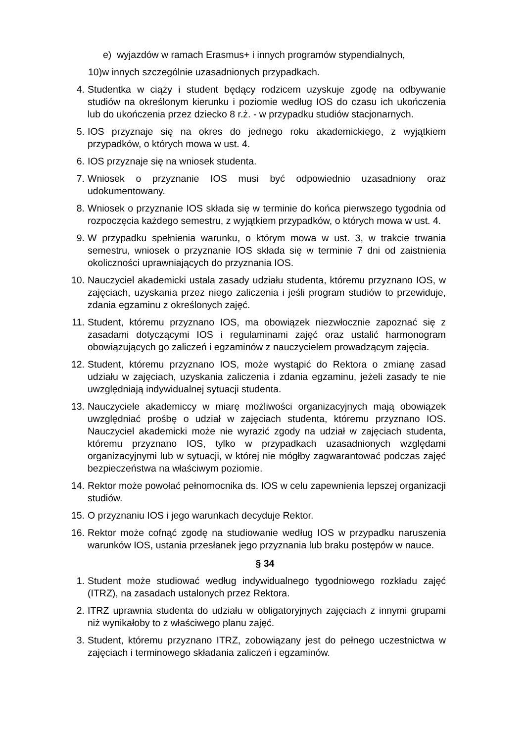e) wyjazdów w ramach Erasmus+ i innych programów stypendialnych,
10)w innych szczególnie uzasadnionych przypadkach.
4. Studentka w ciąży i student będący rodzicem uzyskuje zgodę na odbywanie studiów na określonym kierunku i poziomie według IOS do czasu ich ukończenia lub do ukończenia przez dziecko 8 r.ż. - w przypadku studiów stacjonarnych.
5. IOS przyznaje się na okres do jednego roku akademickiego, z wyjątkiem przypadków, o których mowa w ust. 4.
6. IOS przyznaje się na wniosek studenta.
7. Wniosek o przyznanie IOS musi być odpowiednio uzasadniony oraz udokumentowany.
8. Wniosek o przyznanie IOS składa się w terminie do końca pierwszego tygodnia od rozpoczęcia każdego semestru, z wyjątkiem przypadków, o których mowa w ust. 4.
9. W przypadku spełnienia warunku, o którym mowa w ust. 3, w trakcie trwania semestru, wniosek o przyznanie IOS składa się w terminie 7 dni od zaistnienia okoliczności uprawniających do przyznania IOS.
10. Nauczyciel akademicki ustala zasady udziału studenta, któremu przyznano IOS, w zajęciach, uzyskania przez niego zaliczenia i jeśli program studiów to przewiduje, zdania egzaminu z określonych zajęć.
11. Student, któremu przyznano IOS, ma obowiązek niezwłocznie zapoznać się z zasadami dotyczącymi IOS i regulaminami zajęć oraz ustalić harmonogram obowiązujących go zaliczeń i egzaminów z nauczycielem prowadzącym zajęcia.
12. Student, któremu przyznano IOS, może wystąpić do Rektora o zmianę zasad udziału w zajęciach, uzyskania zaliczenia i zdania egzaminu, jeżeli zasady te nie uwzględniają indywidualnej sytuacji studenta.
13. Nauczyciele akademiccy w miarę możliwości organizacyjnych mają obowiązek uwzględniać prośbę o udział w zajęciach studenta, któremu przyznano IOS. Nauczyciel akademicki może nie wyrazić zgody na udział w zajęciach studenta, któremu przyznano IOS, tylko w przypadkach uzasadnionych względami organizacyjnymi lub w sytuacji, w której nie mógłby zagwarantować podczas zajęć bezpieczeństwa na właściwym poziomie.
14. Rektor może powołać pełnomocnika ds. IOS w celu zapewnienia lepszej organizacji studiów.
15. O przyznaniu IOS i jego warunkach decyduje Rektor.
16. Rektor może cofnąć zgodę na studiowanie według IOS w przypadku naruszenia warunków IOS, ustania przesłanek jego przyznania lub braku postępów w nauce.
§ 34
1. Student może studiować według indywidualnego tygodniowego rozkładu zajęć (ITRZ), na zasadach ustalonych przez Rektora.
2. ITRZ uprawnia studenta do udziału w obligatoryjnych zajęciach z innymi grupami niż wynikałoby to z właściwego planu zajęć.
3. Student, któremu przyznano ITRZ, zobowiązany jest do pełnego uczestnictwa w zajęciach i terminowego składania zaliczeń i egzaminów.